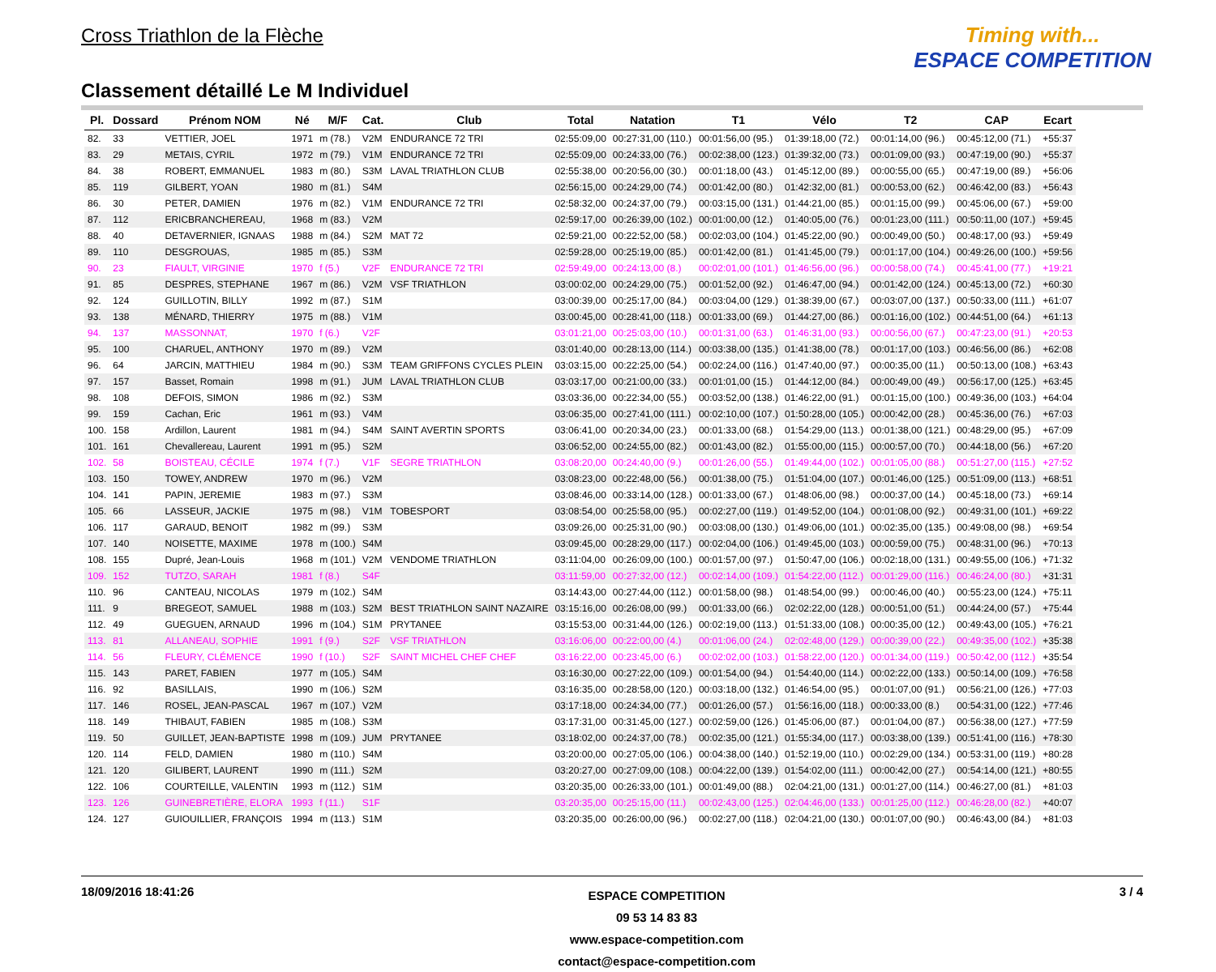Cross Triathlon de la Flèche
Classement détaillé Le M Individuel
Timing with...
ESPACE COMPETITION
| Pl. | Dossard | Prénom NOM | Né | M/F | Cat. | Club | Total | Natation | T1 | Vélo | T2 | CAP | Ecart |
| --- | --- | --- | --- | --- | --- | --- | --- | --- | --- | --- | --- | --- | --- |
| 82. | 33 | VETTIER, JOEL | 1971 | m (78.) | V2M | ENDURANCE 72 TRI | 02:55:09,00 | 00:27:31,00 (110.) | 00:01:56,00 (95.) | 01:39:18,00 (72.) | 00:01:14,00 (96.) | 00:45:12,00 (71.) | +55:37 |
| 83. | 29 | METAIS, CYRIL | 1972 | m (79.) | V1M | ENDURANCE 72 TRI | 02:55:09,00 | 00:24:33,00 (76.) | 00:02:38,00 (123.) | 01:39:32,00 (73.) | 00:01:09,00 (93.) | 00:47:19,00 (90.) | +55:37 |
| 84. | 38 | ROBERT, EMMANUEL | 1983 | m (80.) | S3M | LAVAL TRIATHLON CLUB | 02:55:38,00 | 00:20:56,00 (30.) | 00:01:18,00 (43.) | 01:45:12,00 (89.) | 00:00:55,00 (65.) | 00:47:19,00 (89.) | +56:06 |
| 85. | 119 | GILBERT, YOAN | 1980 | m (81.) | S4M | | 02:56:15,00 | 00:24:29,00 (74.) | 00:01:42,00 (80.) | 01:42:32,00 (81.) | 00:00:53,00 (62.) | 00:46:42,00 (83.) | +56:43 |
| 86. | 30 | PETER, DAMIEN | 1976 | m (82.) | V1M | ENDURANCE 72 TRI | 02:58:32,00 | 00:24:37,00 (79.) | 00:03:15,00 (131.) | 01:44:21,00 (85.) | 00:01:15,00 (99.) | 00:45:06,00 (67.) | +59:00 |
| 87. | 112 | ERICBRANCHEREAU, | 1968 | m (83.) | V2M | | 02:59:17,00 | 00:26:39,00 (102.) | 00:01:00,00 (12.) | 01:40:05,00 (76.) | 00:01:23,00 (111.) | 00:50:11,00 (107.) | +59:45 |
| 88. | 40 | DETAVERNIER, IGNAAS | 1988 | m (84.) | S2M | MAT 72 | 02:59:21,00 | 00:22:52,00 (58.) | 00:02:03,00 (104.) | 01:45:22,00 (90.) | 00:00:49,00 (50.) | 00:48:17,00 (93.) | +59:49 |
| 89. | 110 | DESGROUAS, | 1985 | m (85.) | S3M | | 02:59:28,00 | 00:25:19,00 (85.) | 00:01:42,00 (81.) | 01:41:45,00 (79.) | 00:01:17,00 (104.) | 00:49:26,00 (100.) | +59:56 |
| 90. | 23 | FIAULT, VIRGINIE | 1970 | f (5.) | V2F | ENDURANCE 72 TRI | 02:59:49,00 | 00:24:13,00 (8.) | 00:02:01,00 (101.) | 01:46:56,00 (96.) | 00:00:58,00 (74.) | 00:45:41,00 (77.) | +19:21 |
| 91. | 85 | DESPRES, STEPHANE | 1967 | m (86.) | V2M | VSF TRIATHLON | 03:00:02,00 | 00:24:29,00 (75.) | 00:01:52,00 (92.) | 01:46:47,00 (94.) | 00:01:42,00 (124.) | 00:45:13,00 (72.) | +60:30 |
| 92. | 124 | GUILLOTIN, BILLY | 1992 | m (87.) | S1M | | 03:00:39,00 | 00:25:17,00 (84.) | 00:03:04,00 (129.) | 01:38:39,00 (67.) | 00:03:07,00 (137.) | 00:50:33,00 (111.) | +61:07 |
| 93. | 138 | MÉNARD, THIERRY | 1975 | m (88.) | V1M | | 03:00:45,00 | 00:28:41,00 (118.) | 00:01:33,00 (69.) | 01:44:27,00 (86.) | 00:01:16,00 (102.) | 00:44:51,00 (64.) | +61:13 |
| 94. | 137 | MASSONNAT, | 1970 | f (6.) | V2F | | 03:01:21,00 | 00:25:03,00 (10.) | 00:01:31,00 (63.) | 01:46:31,00 (93.) | 00:00:56,00 (67.) | 00:47:23,00 (91.) | +20:53 |
| 95. | 100 | CHARUEL, ANTHONY | 1970 | m (89.) | V2M | | 03:01:40,00 | 00:28:13,00 (114.) | 00:03:38,00 (135.) | 01:41:38,00 (78.) | 00:01:17,00 (103.) | 00:46:56,00 (86.) | +62:08 |
| 96. | 64 | JARCIN, MATTHIEU | 1984 | m (90.) | S3M | TEAM GRIFFONS CYCLES PLEIN | 03:03:15,00 | 00:22:25,00 (54.) | 00:02:24,00 (116.) | 01:47:40,00 (97.) | 00:00:35,00 (11.) | 00:50:13,00 (108.) | +63:43 |
| 97. | 157 | Basset, Romain | 1998 | m (91.) | JUM | LAVAL TRIATHLON CLUB | 03:03:17,00 | 00:21:00,00 (33.) | 00:01:01,00 (15.) | 01:44:12,00 (84.) | 00:00:49,00 (49.) | 00:56:17,00 (125.) | +63:45 |
| 98. | 108 | DEFOIS, SIMON | 1986 | m (92.) | S3M | | 03:03:36,00 | 00:22:34,00 (55.) | 00:03:52,00 (138.) | 01:46:22,00 (91.) | 00:01:15,00 (100.) | 00:49:36,00 (103.) | +64:04 |
| 99. | 159 | Cachan, Eric | 1961 | m (93.) | V4M | | 03:06:35,00 | 00:27:41,00 (111.) | 00:02:10,00 (107.) | 01:50:28,00 (105.) | 00:00:42,00 (28.) | 00:45:36,00 (76.) | +67:03 |
| 100. | 158 | Ardillon, Laurent | 1981 | m (94.) | S4M | SAINT AVERTIN SPORTS | 03:06:41,00 | 00:20:34,00 (23.) | 00:01:33,00 (68.) | 01:54:29,00 (113.) | 00:01:38,00 (121.) | 00:48:29,00 (95.) | +67:09 |
| 101. | 161 | Chevallereau, Laurent | 1991 | m (95.) | S2M | | 03:06:52,00 | 00:24:55,00 (82.) | 00:01:43,00 (82.) | 01:55:00,00 (115.) | 00:00:57,00 (70.) | 00:44:18,00 (56.) | +67:20 |
| 102. | 58 | BOISTEAU, CÉCILE | 1974 | f (7.) | V1F | SEGRE TRIATHLON | 03:08:20,00 | 00:24:40,00 (9.) | 00:01:26,00 (55.) | 01:49:44,00 (102.) | 00:01:05,00 (88.) | 00:51:27,00 (115.) | +27:52 |
| 103. | 150 | TOWEY, ANDREW | 1970 | m (96.) | V2M | | 03:08:23,00 | 00:22:48,00 (56.) | 00:01:38,00 (75.) | 01:51:04,00 (107.) | 00:01:46,00 (125.) | 00:51:09,00 (113.) | +68:51 |
| 104. | 141 | PAPIN, JEREMIE | 1983 | m (97.) | S3M | | 03:08:46,00 | 00:33:14,00 (128.) | 00:01:33,00 (67.) | 01:48:06,00 (98.) | 00:00:37,00 (14.) | 00:45:18,00 (73.) | +69:14 |
| 105. | 66 | LASSEUR, JACKIE | 1975 | m (98.) | V1M | TOBESPORT | 03:08:54,00 | 00:25:58,00 (95.) | 00:02:27,00 (119.) | 01:49:52,00 (104.) | 00:01:08,00 (92.) | 00:49:31,00 (101.) | +69:22 |
| 106. | 117 | GARAUD, BENOIT | 1982 | m (99.) | S3M | | 03:09:26,00 | 00:25:31,00 (90.) | 00:03:08,00 (130.) | 01:49:06,00 (101.) | 00:02:35,00 (135.) | 00:49:08,00 (98.) | +69:54 |
| 107. | 140 | NOISETTE, MAXIME | 1978 | m (100.) | S4M | | 03:09:45,00 | 00:28:29,00 (117.) | 00:02:04,00 (106.) | 01:49:45,00 (103.) | 00:00:59,00 (75.) | 00:48:31,00 (96.) | +70:13 |
| 108. | 155 | Dupré, Jean-Louis | 1968 | m (101.) | V2M | VENDOME TRIATHLON | 03:11:04,00 | 00:26:09,00 (100.) | 00:01:57,00 (97.) | 01:50:47,00 (106.) | 00:02:18,00 (131.) | 00:49:55,00 (106.) | +71:32 |
| 109. | 152 | TUTZO, SARAH | 1981 | f (8.) | S4F | | 03:11:59,00 | 00:27:32,00 (12.) | 00:02:14,00 (109.) | 01:54:22,00 (112.) | 00:01:29,00 (116.) | 00:46:24,00 (80.) | +31:31 |
| 110. | 96 | CANTEAU, NICOLAS | 1979 | m (102.) | S4M | | 03:14:43,00 | 00:27:44,00 (112.) | 00:01:58,00 (98.) | 01:48:54,00 (99.) | 00:00:46,00 (40.) | 00:55:23,00 (124.) | +75:11 |
| 111. | 9 | BREGEOT, SAMUEL | 1988 | m (103.) | S2M | BEST TRIATHLON SAINT NAZAIRE | 03:15:16,00 | 00:26:08,00 (99.) | 00:01:33,00 (66.) | 02:02:22,00 (128.) | 00:00:51,00 (51.) | 00:44:24,00 (57.) | +75:44 |
| 112. | 49 | GUEGUEN, ARNAUD | 1996 | m (104.) | S1M | PRYTANEE | 03:15:53,00 | 00:31:44,00 (126.) | 00:02:19,00 (113.) | 01:51:33,00 (108.) | 00:00:35,00 (12.) | 00:49:43,00 (105.) | +76:21 |
| 113. | 81 | ALLANEAU, SOPHIE | 1991 | f (9.) | S2F | VSF TRIATHLON | 03:16:06,00 | 00:22:00,00 (4.) | 00:01:06,00 (24.) | 02:02:48,00 (129.) | 00:00:39,00 (22.) | 00:49:35,00 (102.) | +35:38 |
| 114. | 56 | FLEURY, CLÉMENCE | 1990 | f (10.) | S2F | SAINT MICHEL CHEF CHEF | 03:16:22,00 | 00:23:45,00 (6.) | 00:02:02,00 (103.) | 01:58:22,00 (120.) | 00:01:34,00 (119.) | 00:50:42,00 (112.) | +35:54 |
| 115. | 143 | PARET, FABIEN | 1977 | m (105.) | S4M | | 03:16:30,00 | 00:27:22,00 (109.) | 00:01:54,00 (94.) | 01:54:40,00 (114.) | 00:02:22,00 (133.) | 00:50:14,00 (109.) | +76:58 |
| 116. | 92 | BASILLAIS, | 1990 | m (106.) | S2M | | 03:16:35,00 | 00:28:58,00 (120.) | 00:03:18,00 (132.) | 01:46:54,00 (95.) | 00:01:07,00 (91.) | 00:56:21,00 (126.) | +77:03 |
| 117. | 146 | ROSEL, JEAN-PASCAL | 1967 | m (107.) | V2M | | 03:17:18,00 | 00:24:34,00 (77.) | 00:01:26,00 (57.) | 01:56:16,00 (118.) | 00:00:33,00 (8.) | 00:54:31,00 (122.) | +77:46 |
| 118. | 149 | THIBAUT, FABIEN | 1985 | m (108.) | S3M | | 03:17:31,00 | 00:31:45,00 (127.) | 00:02:59,00 (126.) | 01:45:06,00 (87.) | 00:01:04,00 (87.) | 00:56:38,00 (127.) | +77:59 |
| 119. | 50 | GUILLET, JEAN-BAPTISTE | 1998 | m (109.) | JUM | PRYTANEE | 03:18:02,00 | 00:24:37,00 (78.) | 00:02:35,00 (121.) | 01:55:34,00 (117.) | 00:03:38,00 (139.) | 00:51:41,00 (116.) | +78:30 |
| 120. | 114 | FELD, DAMIEN | 1980 | m (110.) | S4M | | 03:20:00,00 | 00:27:05,00 (106.) | 00:04:38,00 (140.) | 01:52:19,00 (110.) | 00:02:29,00 (134.) | 00:53:31,00 (119.) | +80:28 |
| 121. | 120 | GILIBERT, LAURENT | 1990 | m (111.) | S2M | | 03:20:27,00 | 00:27:09,00 (108.) | 00:04:22,00 (139.) | 01:54:02,00 (111.) | 00:00:42,00 (27.) | 00:54:14,00 (121.) | +80:55 |
| 122. | 106 | COURTEILLE, VALENTIN | 1993 | m (112.) | S1M | | 03:20:35,00 | 00:26:33,00 (101.) | 00:01:49,00 (88.) | 02:04:21,00 (131.) | 00:01:27,00 (114.) | 00:46:27,00 (81.) | +81:03 |
| 123. | 126 | GUINEBRETIÈRE, ELORA | 1993 | f (11.) | S1F | | 03:20:35,00 | 00:25:15,00 (11.) | 00:02:43,00 (125.) | 02:04:46,00 (133.) | 00:01:25,00 (112.) | 00:46:28,00 (82.) | +40:07 |
| 124. | 127 | GUIOUILLIER, FRANÇOIS | 1994 | m (113.) | S1M | | 03:20:35,00 | 00:26:00,00 (96.) | 00:02:27,00 (118.) | 02:04:21,00 (130.) | 00:01:07,00 (90.) | 00:46:43,00 (84.) | +81:03 |
18/09/2016 18:41:26
ESPACE COMPETITION
09 53 14 83 83
www.espace-competition.com
contact@espace-competition.com
3 / 4